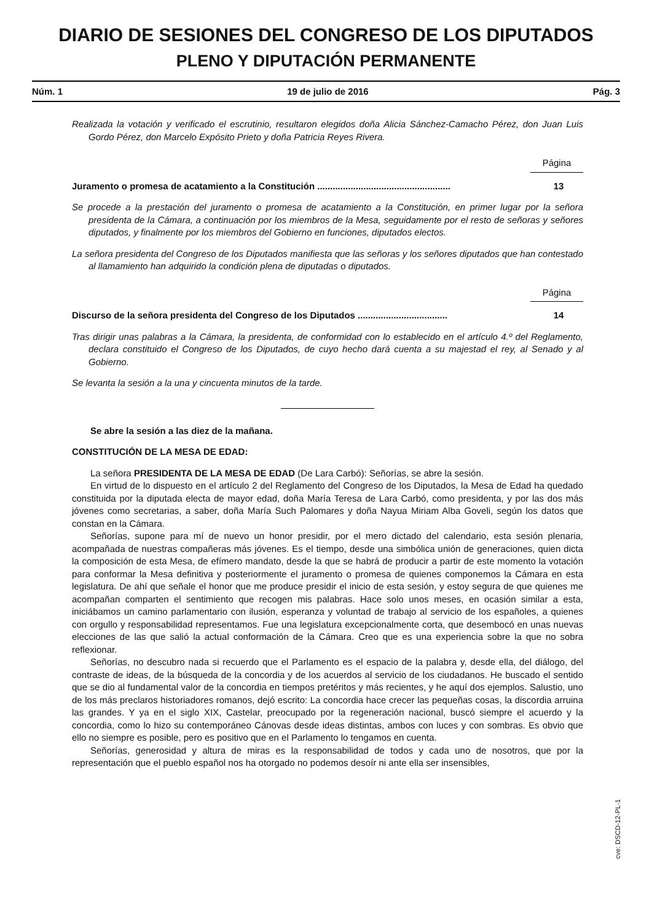DIARIO DE SESIONES DEL CONGRESO DE LOS DIPUTADOS
PLENO Y DIPUTACIÓN PERMANENTE
Núm. 1 19 de julio de 2016 Pág. 3
Realizada la votación y verificado el escrutinio, resultaron elegidos doña Alicia Sánchez-Camacho Pérez, don Juan Luis Gordo Pérez, don Marcelo Expósito Prieto y doña Patricia Reyes Rivera.
Página
Juramento o promesa de acatamiento a la Constitución .................................................... 13
Se procede a la prestación del juramento o promesa de acatamiento a la Constitución, en primer lugar por la señora presidenta de la Cámara, a continuación por los miembros de la Mesa, seguidamente por el resto de señoras y señores diputados, y finalmente por los miembros del Gobierno en funciones, diputados electos.
La señora presidenta del Congreso de los Diputados manifiesta que las señoras y los señores diputados que han contestado al llamamiento han adquirido la condición plena de diputadas o diputados.
Página
Discurso de la señora presidenta del Congreso de los Diputados ................................... 14
Tras dirigir unas palabras a la Cámara, la presidenta, de conformidad con lo establecido en el artículo 4.º del Reglamento, declara constituido el Congreso de los Diputados, de cuyo hecho dará cuenta a su majestad el rey, al Senado y al Gobierno.
Se levanta la sesión a la una y cincuenta minutos de la tarde.
Se abre la sesión a las diez de la mañana.
CONSTITUCIÓN DE LA MESA DE EDAD:
La señora PRESIDENTA DE LA MESA DE EDAD (De Lara Carbó): Señorías, se abre la sesión.
En virtud de lo dispuesto en el artículo 2 del Reglamento del Congreso de los Diputados, la Mesa de Edad ha quedado constituida por la diputada electa de mayor edad, doña María Teresa de Lara Carbó, como presidenta, y por las dos más jóvenes como secretarias, a saber, doña María Such Palomares y doña Nayua Miriam Alba Goveli, según los datos que constan en la Cámara.
Señorías, supone para mí de nuevo un honor presidir, por el mero dictado del calendario, esta sesión plenaria, acompañada de nuestras compañeras más jóvenes. Es el tiempo, desde una simbólica unión de generaciones, quien dicta la composición de esta Mesa, de efímero mandato, desde la que se habrá de producir a partir de este momento la votación para conformar la Mesa definitiva y posteriormente el juramento o promesa de quienes componemos la Cámara en esta legislatura. De ahí que señale el honor que me produce presidir el inicio de esta sesión, y estoy segura de que quienes me acompañan comparten el sentimiento que recogen mis palabras. Hace solo unos meses, en ocasión similar a esta, iniciábamos un camino parlamentario con ilusión, esperanza y voluntad de trabajo al servicio de los españoles, a quienes con orgullo y responsabilidad representamos. Fue una legislatura excepcionalmente corta, que desembocó en unas nuevas elecciones de las que salió la actual conformación de la Cámara. Creo que es una experiencia sobre la que no sobra reflexionar.
Señorías, no descubro nada si recuerdo que el Parlamento es el espacio de la palabra y, desde ella, del diálogo, del contraste de ideas, de la búsqueda de la concordia y de los acuerdos al servicio de los ciudadanos. He buscado el sentido que se dio al fundamental valor de la concordia en tiempos pretéritos y más recientes, y he aquí dos ejemplos. Salustio, uno de los más preclaros historiadores romanos, dejó escrito: La concordia hace crecer las pequeñas cosas, la discordia arruina las grandes. Y ya en el siglo XIX, Castelar, preocupado por la regeneración nacional, buscó siempre el acuerdo y la concordia, como lo hizo su contemporáneo Cánovas desde ideas distintas, ambos con luces y con sombras. Es obvio que ello no siempre es posible, pero es positivo que en el Parlamento lo tengamos en cuenta.
Señorías, generosidad y altura de miras es la responsabilidad de todos y cada uno de nosotros, que por la representación que el pueblo español nos ha otorgado no podemos desoír ni ante ella ser insensibles,
cve: DSCD-12-PL-1